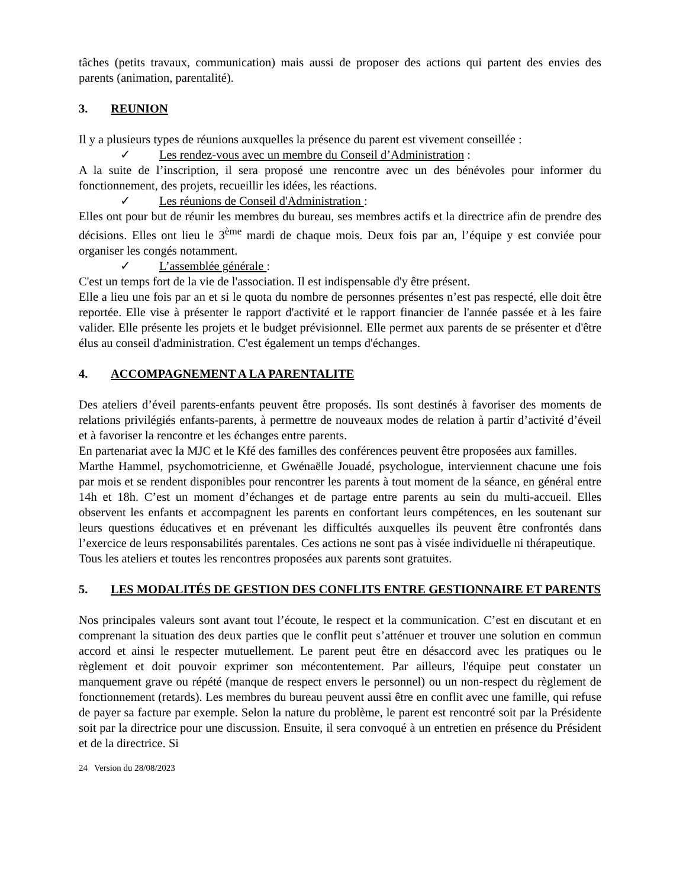tâches (petits travaux, communication) mais aussi de proposer des actions qui partent des envies des parents (animation, parentalité).
3. REUNION
Il y a plusieurs types de réunions auxquelles la présence du parent est vivement conseillée :
✓ Les rendez-vous avec un membre du Conseil d’Administration :
A la suite de l’inscription, il sera proposé une rencontre avec un des bénévoles pour informer du fonctionnement, des projets, recueillir les idées, les réactions.
✓ Les réunions de Conseil d'Administration :
Elles ont pour but de réunir les membres du bureau, ses membres actifs et la directrice afin de prendre des décisions. Elles ont lieu le 3<sup>ème</sup> mardi de chaque mois. Deux fois par an, l’équipe y est conviée pour organiser les congés notamment.
✓ L’assemblée générale :
C'est un temps fort de la vie de l'association. Il est indispensable d'y être présent.
Elle a lieu une fois par an et si le quota du nombre de personnes présentes n’est pas respecté, elle doit être reportée. Elle vise à présenter le rapport d'activité et le rapport financier de l'année passée et à les faire valider. Elle présente les projets et le budget prévisionnel. Elle permet aux parents de se présenter et d'être élus au conseil d'administration. C'est également un temps d'échanges.
4. ACCOMPAGNEMENT A LA PARENTALITE
Des ateliers d’éveil parents-enfants peuvent être proposés. Ils sont destinés à favoriser des moments de relations privilégiés enfants-parents, à permettre de nouveaux modes de relation à partir d’activité d’éveil et à favoriser la rencontre et les échanges entre parents.
En partenariat avec la MJC et le Kfé des familles des conférences peuvent être proposées aux familles.
Marthe Hammel, psychomotricienne, et Gwénaëlle Jouadé, psychologue, interviennent chacune une fois par mois et se rendent disponibles pour rencontrer les parents à tout moment de la séance, en général entre 14h et 18h. C’est un moment d’échanges et de partage entre parents au sein du multi-accueil. Elles observent les enfants et accompagnent les parents en confortant leurs compétences, en les soutenant sur leurs questions éducatives et en prévenant les difficultés auxquelles ils peuvent être confrontés dans l’exercice de leurs responsabilités parentales. Ces actions ne sont pas à visée individuelle ni thérapeutique.
Tous les ateliers et toutes les rencontres proposées aux parents sont gratuites.
5. LES MODALITÉS DE GESTION DES CONFLITS ENTRE GESTIONNAIRE ET PARENTS
Nos principales valeurs sont avant tout l’écoute, le respect et la communication. C’est en discutant et en comprenant la situation des deux parties que le conflit peut s’atténuer et trouver une solution en commun accord et ainsi le respecter mutuellement. Le parent peut être en désaccord avec les pratiques ou le règlement et doit pouvoir exprimer son mécontentement. Par ailleurs, l'équipe peut constater un manquement grave ou répété (manque de respect envers le personnel) ou un non-respect du règlement de fonctionnement (retards). Les membres du bureau peuvent aussi être en conflit avec une famille, qui refuse de payer sa facture par exemple. Selon la nature du problème, le parent est rencontré soit par la Présidente soit par la directrice pour une discussion. Ensuite, il sera convoqué à un entretien en présence du Président et de la directrice. Si
24 Version du 28/08/2023